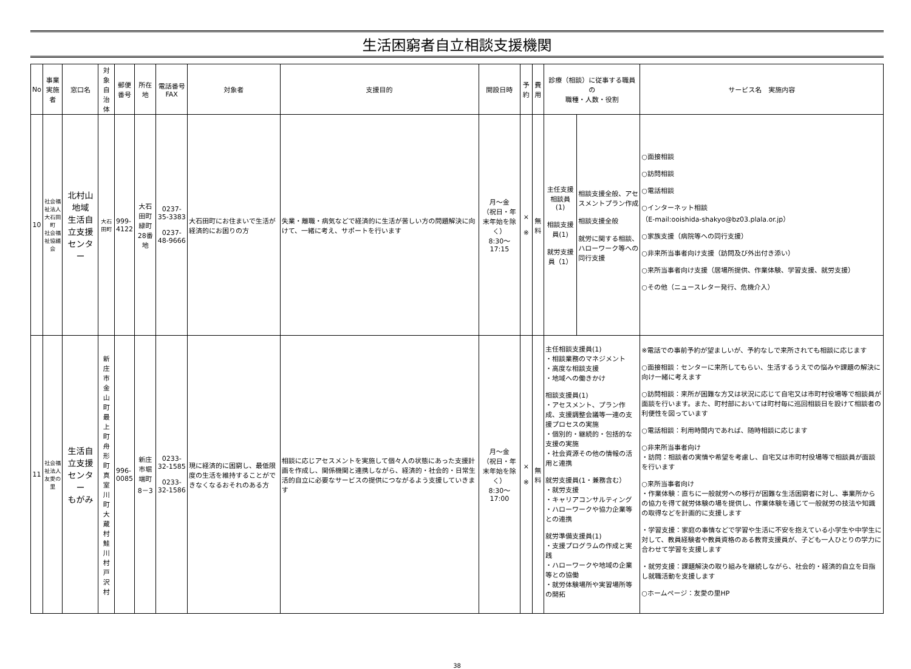生活困窮者自立相談支援機関
| No | 事業実施者 | 窓口名 | 対象 自治体 | 郵便 番号 | 所在地 | 電話番号 FAX | 対象者 | 支援目的 | 開設日時 | 予約 | 費用 | 診療（相談）に従事する職員の 職種・人数・役割 | | サービス名 実施内容 |
| --- | --- | --- | --- | --- | --- | --- | --- | --- | --- | --- | --- | --- | --- | --- |
| 10 | 社会福祉法人 大石田町 社会福祉協議会 | 北村山地域 生活自立支援センター | 大石田町 | 999- 4122 | 大石田町 緑町28番地 | 0237-35-3383 0237-48-9666 | 大石田町にお住まいで生活が経済的にお困りの方 | 失業・離職・病気などで経済的に生活が苦しい方の問題解決に向けて、一緒に考え、サポートを行います | 月～金 （祝日・年末年始を除く） 8:30～17:15 | × ※ | 無料 | 主任支援相談員 (1) 相談支援員(1) 就労支援員（1） | 相談支援全般、アセスメントプラン作成 相談支援全般 就労に関する相談、ハローワーク等への同行支援 | ○面接相談 ○訪問相談 ○電話相談 ○インターネット相談 （E-mail:ooishida-shakyo@bz03.plala.or.jp） ○家族支援（病院等への同行支援） ○非来所当事者向け支援（訪問及び外出付き添い） ○来所当事者向け支援（居場所提供、作業体験、学習支援、就労支援） ○その他（ニュースレター発行、危機介入） |
| 11 | 社会福祉法人 友愛の里 | 生活自立支援センター もがみ | 新庄市 金山町 最上町 舟形町 真室川町 大蔵村 鮭川村 戸沢村 | 996- 0085 | 新庄市堀端町 8－3 | 0233-32-1585 0233-32-1586 | 現に経済的に困窮し、最低限度の生活を維持することができなくなるおそれのある方 | 相談に応じアセスメントを実施して個々人の状態にあった支援計画を作成し、関係機関と連携しながら、経済的・社会的・日常生活的自立に必要なサービスの提供につながるよう支援していきます | 月～金 （祝日・年末年始を除く） 8:30～17:00 | × ※ | 無料 | 主任相談支援員(1) ・相談業務のマネジメント ・高度な相談支援 ・地域への働きかけ 相談支援員(1) ・アセスメント、プラン作成、支援調整会議等一連の支援プロセスの実施 ・個別的・継続的・包括的な支援の実施 ・社会資源その他の情報の活用と連携 就労支援員(1・兼務含む） ・就労支援 ・キャリアコンサルティング ・ハローワークや協力企業等との連携 就労準備支援員(1) ・支援プログラムの作成と実践 ・ハローワークや地域の企業等との協働 ・就労体験場所や実習場所等の開拓 | | ※電話での事前予約が望ましいが、予約なしで来所されても相談に応じます ○面接相談：センターに来所してもらい、生活するうえでの悩みや課題の解決に向け一緒に考えます ○訪問相談：来所が困難な方又は状況に応じて自宅又は市町村役場等で相談員が面談を行います。また、町村部においては町村毎に巡回相談日を設けて相談者の利便性を図っています ○電話相談：利用時間内であれば、随時相談に応じます ○非来所当事者向け ・訪問：相談者の実情や希望を考慮し、自宅又は市町村役場等で相談員が面談を行います ○来所当事者向け ・作業体験：直ちに一般就労への移行が困難な生活困窮者に対し、事業所からの協力を得て就労体験の場を提供し、作業体験を通じて一般就労の技法や知識の取得などを計画的に支援します ・学習支援：家庭の事情などで学習や生活に不安を抱えている小学生や中学生に対して、教員経験者や教員資格のある教育支援員が、子ども一人ひとりの学力に合わせて学習を支援します ・就労支援：課題解決の取り組みを継続しながら、社会的・経済的自立を目指し就職活動を支援します ○ホームページ：友愛の里HP |
38